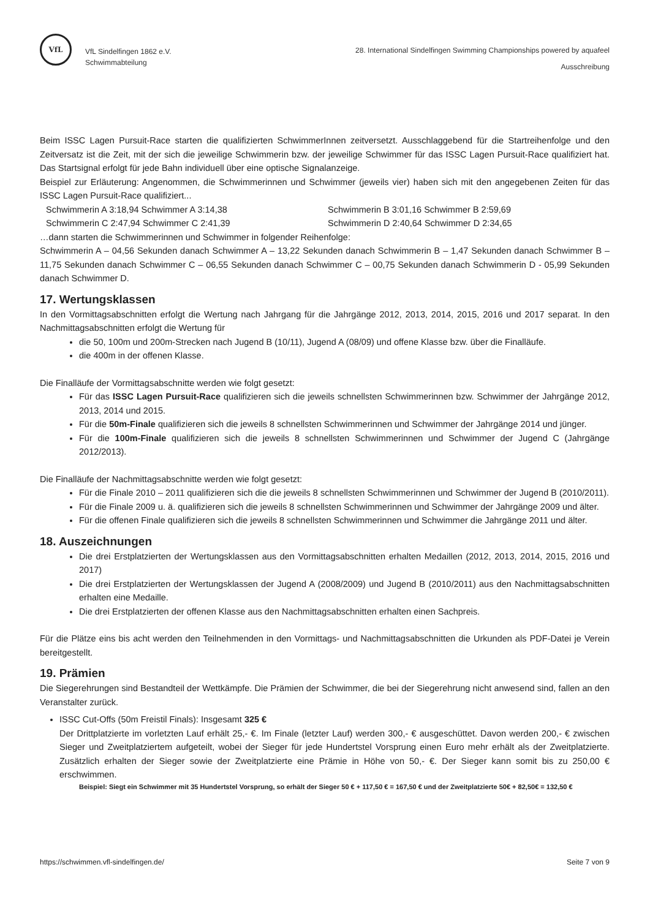VfL
VfL Sindelfingen 1862 e.V.
Schwimmabteilung
28. International Sindelfingen Swimming Championships powered by aquafeel
Ausschreibung
Beim ISSC Lagen Pursuit-Race starten die qualifizierten SchwimmerInnen zeitversetzt. Ausschlaggebend für die Startreihenfolge und den Zeitversatz ist die Zeit, mit der sich die jeweilige Schwimmerin bzw. der jeweilige Schwimmer für das ISSC Lagen Pursuit-Race qualifiziert hat. Das Startsignal erfolgt für jede Bahn individuell über eine optische Signalanzeige.
Beispiel zur Erläuterung: Angenommen, die Schwimmerinnen und Schwimmer (jeweils vier) haben sich mit den angegebenen Zeiten für das ISSC Lagen Pursuit-Race qualifiziert...
Schwimmerin A 3:18,94 Schwimmer A 3:14,38 Schwimmerin B 3:01,16 Schwimmer B 2:59,69
Schwimmerin C 2:47,94 Schwimmer C 2:41,39 Schwimmerin D 2:40,64 Schwimmer D 2:34,65
…dann starten die Schwimmerinnen und Schwimmer in folgender Reihenfolge:
Schwimmerin A – 04,56 Sekunden danach Schwimmer A – 13,22 Sekunden danach Schwimmerin B – 1,47 Sekunden danach Schwimmer B – 11,75 Sekunden danach Schwimmer C – 06,55 Sekunden danach Schwimmer C – 00,75 Sekunden danach Schwimmerin D - 05,99 Sekunden danach Schwimmer D.
17. Wertungsklassen
In den Vormittagsabschnitten erfolgt die Wertung nach Jahrgang für die Jahrgänge 2012, 2013, 2014, 2015, 2016 und 2017 separat. In den Nachmittagsabschnitten erfolgt die Wertung für
die 50, 100m und 200m-Strecken nach Jugend B (10/11), Jugend A (08/09) und offene Klasse bzw. über die Finalläufe.
die 400m in der offenen Klasse.
Die Finalläufe der Vormittagsabschnitte werden wie folgt gesetzt:
Für das ISSC Lagen Pursuit-Race qualifizieren sich die jeweils schnellsten Schwimmerinnen bzw. Schwimmer der Jahrgänge 2012, 2013, 2014 und 2015.
Für die 50m-Finale qualifizieren sich die jeweils 8 schnellsten Schwimmerinnen und Schwimmer der Jahrgänge 2014 und jünger.
Für die 100m-Finale qualifizieren sich die jeweils 8 schnellsten Schwimmerinnen und Schwimmer der Jugend C (Jahrgänge 2012/2013).
Die Finalläufe der Nachmittagsabschnitte werden wie folgt gesetzt:
Für die Finale 2010 – 2011 qualifizieren sich die die jeweils 8 schnellsten Schwimmerinnen und Schwimmer der Jugend B (2010/2011).
Für die Finale 2009 u. ä. qualifizieren sich die jeweils 8 schnellsten Schwimmerinnen und Schwimmer der Jahrgänge 2009 und älter.
Für die offenen Finale qualifizieren sich die jeweils 8 schnellsten Schwimmerinnen und Schwimmer die Jahrgänge 2011 und älter.
18. Auszeichnungen
Die drei Erstplatzierten der Wertungsklassen aus den Vormittagsabschnitten erhalten Medaillen (2012, 2013, 2014, 2015, 2016 und 2017)
Die drei Erstplatzierten der Wertungsklassen der Jugend A (2008/2009) und Jugend B (2010/2011) aus den Nachmittagsabschnitten erhalten eine Medaille.
Die drei Erstplatzierten der offenen Klasse aus den Nachmittagsabschnitten erhalten einen Sachpreis.
Für die Plätze eins bis acht werden den Teilnehmenden in den Vormittags- und Nachmittagsabschnitten die Urkunden als PDF-Datei je Verein bereitgestellt.
19. Prämien
Die Siegerehrungen sind Bestandteil der Wettkämpfe. Die Prämien der Schwimmer, die bei der Siegerehrung nicht anwesend sind, fallen an den Veranstalter zurück.
ISSC Cut-Offs (50m Freistil Finals): Insgesamt 325 €
Der Drittplatzierte im vorletzten Lauf erhält 25,- €. Im Finale (letzter Lauf) werden 300,- € ausgeschüttet. Davon werden 200,- € zwischen Sieger und Zweitplatziertem aufgeteilt, wobei der Sieger für jede Hundertstel Vorsprung einen Euro mehr erhält als der Zweitplatzierte. Zusätzlich erhalten der Sieger sowie der Zweitplatzierte eine Prämie in Höhe von 50,- €. Der Sieger kann somit bis zu 250,00 € erschwimmen.
Beispiel: Siegt ein Schwimmer mit 35 Hundertstel Vorsprung, so erhält der Sieger 50 € + 117,50 € = 167,50 € und der Zweitplatzierte 50€ + 82,50€ = 132,50 €
https://schwimmen.vfl-sindelfingen.de/ Seite 7 von 9